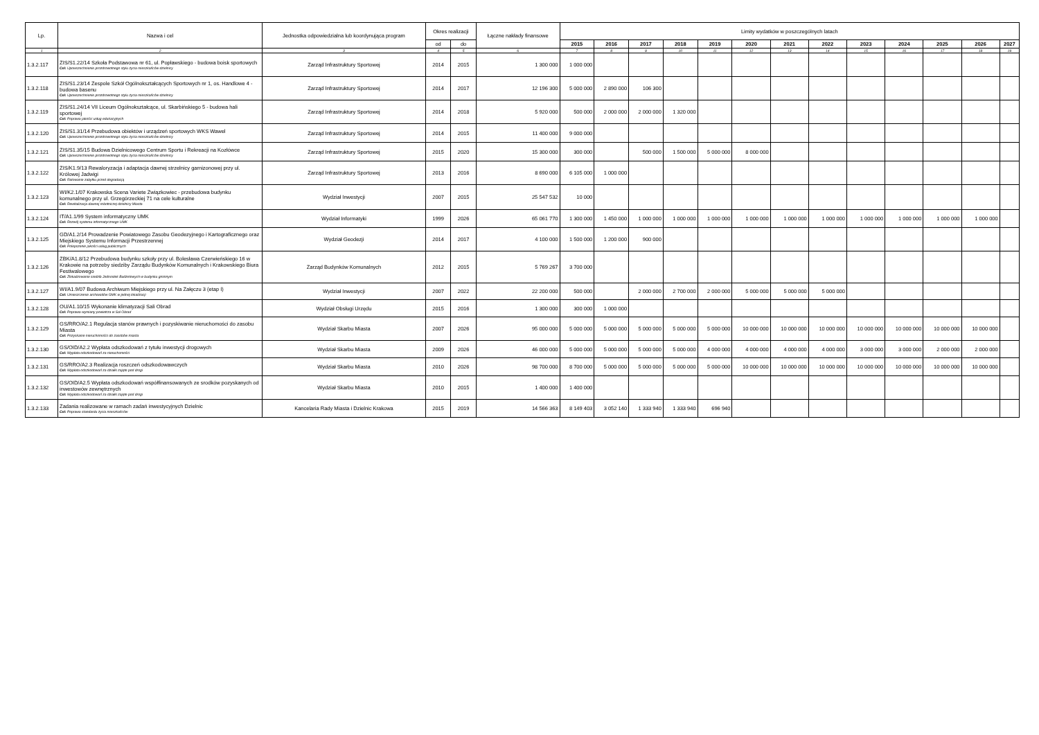| Lp. | Nazwa i cel | Jednostka odpowiedzialna lub koordynująca program | Okres realizacji | | Łączne nakłady finansowe | Limity wydatków w poszczególnych latach | | | | | | | | | | | | |
| --- | --- | --- | --- | --- | --- | --- | --- | --- | --- | --- | --- | --- | --- | --- | --- | --- | --- | --- |
| | | | od | do | | 2015 | 2016 | 2017 | 2018 | 2019 | 2020 | 2021 | 2022 | 2023 | 2024 | 2025 | 2026 | 2027 |
| 1 | 2 | 3 | 4 | 5 | 6 | 7 | 8 | 9 | 10 | 11 | 12 | 13 | 14 | 15 | 16 | 17 | 18 | 19 |
| 1.3.2.117 | ZIS/S1.22/14 Szkoła Podstawowa nr 61, ul. Popławskiego - budowa boisk sportowych Cel: Upowszechnienie prozdrowotnego stylu życia mieszkańców dzielnicy | Zarząd Infrastruktury Sportowej | 2014 | 2015 | 1 300 000 | 1 000 000 | | | | | | | | | | | | |
| 1.3.2.118 | ZIS/S1.23/14 Zespole Szkół Ogólnokształcących Sportowych nr 1, os. Handlowe 4 - budowa basenu Cel: Upowszechnienie prozdrowotnego stylu życia mieszkańców dzielnicy | Zarząd Infrastruktury Sportowej | 2014 | 2017 | 12 196 300 | 5 000 000 | 2 890 000 | 106 300 | | | | | | | | | | |
| 1.3.2.119 | ZIS/S1.24/14 VII Liceum Ogólnokształcące, ul. Skarbińskiego 5 - budowa hali sportowej Cel: Poprawa jakości usług edukacyjnych | Zarząd Infrastruktury Sportowej | 2014 | 2018 | 5 920 000 | 500 000 | 2 000 000 | 2 000 000 | 1 320 000 | | | | | | | | | |
| 1.3.2.120 | ZIS/S1.31/14 Przebudowa obiektów i urządzeń sportowych WKS Wawel Cel: Upowszechnienie prozdrowotnego stylu życia mieszkańców dzielnicy | Zarząd Infrastruktury Sportowej | 2014 | 2015 | 11 400 000 | 9 000 000 | | | | | | | | | | | | |
| 1.3.2.121 | ZIS/S1.35/15 Budowa Dzielnicowego Centrum Sportu i Rekreacji na Kozłówce Cel: Upowszechnienie prozdrowotnego stylu życia mieszkańców dzielnicy | Zarząd Infrastruktury Sportowej | 2015 | 2020 | 15 300 000 | 300 000 | | 500 000 | 1 500 000 | 5 000 000 | 8 000 000 | | | | | | | |
| 1.3.2.122 | ZIS/K1.9/13 Rewaloryzacja i adaptacja dawnej strzelnicy garnizonowej przy ul. Królowej Jadwigi Cel: Ratowanie zabytku przed degradacją | Zarząd Infrastruktury Sportowej | 2013 | 2016 | 8 690 000 | 6 105 000 | 1 000 000 | | | | | | | | | | | |
| 1.3.2.123 | WI/K2.1/07 Krakowska Scena Variete Związkowiec - przebudowa budynku komunalnego przy ul. Grzegórzeckiej 71 na cele kulturalne Cel: Rewitalizacja dawnej robotniczej dzielnicy Miasta | Wydział Inwestycji | 2007 | 2015 | 25 547 532 | 10 000 | | | | | | | | | | | | |
| 1.3.2.124 | IT/A1.1/99 System informatyczny UMK Cel: Rozwój systemu informatycznego UMK | Wydział Informatyki | 1999 | 2026 | 65 061 770 | 1 300 000 | 1 450 000 | 1 000 000 | 1 000 000 | 1 000 000 | 1 000 000 | 1 000 000 | 1 000 000 | 1 000 000 | 1 000 000 | 1 000 000 | 1 000 000 | |
| 1.3.2.125 | GD/A1.2/14 Prowadzenie Powiatowego Zasobu Geodezyjnego i Kartograficznego oraz Miejskiego Systemu Informacji Przestrzennej Cel: Polepszenie jakości usług publicznych | Wydział Geodezji | 2014 | 2017 | 4 100 000 | 1 500 000 | 1 200 000 | 900 000 | | | | | | | | | | |
| 1.3.2.126 | ZBK/A1.8/12 Przebudowa budynku szkoły przy ul. Bolesława Czerwieńskiego 16 w Krakowie na potrzeby siedziby Zarządu Budynków Komunalnych i Krakowskiego Biura Festiwalowego Cel: Zlokalizowanie siedzib Jednostek Budżetowych w budynku gminnym | Zarząd Budynków Komunalnych | 2012 | 2015 | 5 769 267 | 3 700 000 | | | | | | | | | | | | |
| 1.3.2.127 | WI/A1.9/07 Budowa Archiwum Miejskiego przy ul. Na Załęczu 3 (etap I) Cel: Umieszczenie archiwaliów GMK w jednej lokalizacji | Wydział Inwestycji | 2007 | 2022 | 22 200 000 | 500 000 | | 2 000 000 | 2 700 000 | 2 000 000 | 5 000 000 | 5 000 000 | 5 000 000 | | | | | |
| 1.3.2.128 | OU/A1.10/15 Wykonanie klimatyzacji Sali Obrad Cel: Poprawa wymiany powietrza w Sal Obrad | Wydział Obsługi Urzędu | 2015 | 2016 | 1 300 000 | 300 000 | 1 000 000 | | | | | | | | | | | |
| 1.3.2.129 | GS/RRO/A2.1 Regulacja stanów prawnych i pozyskiwanie nieruchomości do zasobu Miasta Cel: Pozyskanie nieruchomości do zasobów miasta | Wydział Skarbu Miasta | 2007 | 2026 | 95 000 000 | 5 000 000 | 5 000 000 | 5 000 000 | 5 000 000 | 5 000 000 | 10 000 000 | 10 000 000 | 10 000 000 | 10 000 000 | 10 000 000 | 10 000 000 | 10 000 000 | |
| 1.3.2.130 | GS/OID/A2.2 Wypłata odszkodowań z tytułu inwestycji drogowych Cel: Wypłata odszkodowań za nieruchomości | Wydział Skarbu Miasta | 2009 | 2026 | 46 000 000 | 5 000 000 | 5 000 000 | 5 000 000 | 5 000 000 | 4 000 000 | 4 000 000 | 4 000 000 | 4 000 000 | 3 000 000 | 3 000 000 | 2 000 000 | 2 000 000 | |
| 1.3.2.131 | GS/RRO/A2.3 Realizacja roszczeń odszkodowawczych Cel: Wypłata odszkodowań za działki zajęte pod drogi | Wydział Skarbu Miasta | 2010 | 2026 | 98 700 000 | 8 700 000 | 5 000 000 | 5 000 000 | 5 000 000 | 5 000 000 | 10 000 000 | 10 000 000 | 10 000 000 | 10 000 000 | 10 000 000 | 10 000 000 | 10 000 000 | |
| 1.3.2.132 | GS/OID/A2.5 Wypłata odszkodowań współfinansowanych ze srodków pozyskanych od inwestowów zewnętrznych Cel: Wypłata odszkodowań za działki zajęte pod drogi | Wydział Skarbu Miasta | 2010 | 2015 | 1 400 000 | 1 400 000 | | | | | | | | | | | | |
| 1.3.2.133 | Zadania realizowane w ramach zadań inwestycyjnych Dzielnic Cel: Poprawa standardu życia mieszkańców | Kancelaria Rady Miasta i Dzielnic Krakowa | 2015 | 2019 | 14 566 363 | 8 149 403 | 3 052 140 | 1 333 940 | 1 333 940 | 696 940 | | | | | | | | |